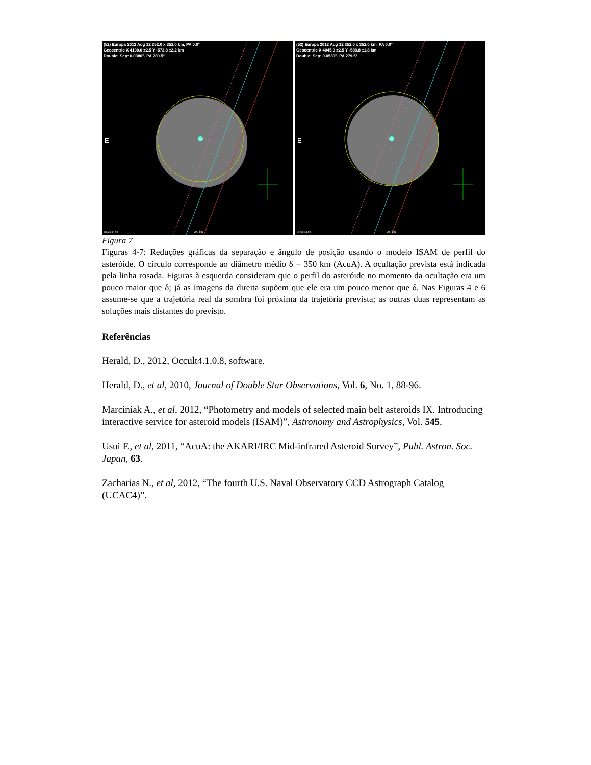(52) Europa 2012 Aug 12 352.0 x 352.0 km, PA 0.0°
Geocentric X 4100.0 ±2.5 Y -573.8 ±2.2 km
Double: Sep: 0.0380". PA 289.5°
E
Occult 4.1.0.8
200 km
(52) Europa 2012 Aug 12 352.0 x 352.0 km, PA 0.0°
Geocentric X 4045.0 ±2.5 Y -588.8 ±1.8 km
Double: Sep: 0.0530". PA 279.5°
E
Occult 4.1.0.8
200 km
Figura 7
Figuras 4-7: Reduções gráficas da separação e ângulo de posição usando o modelo ISAM de perfil do asteróide. O círculo corresponde ao diâmetro médio δ = 350 km (AcuA). A ocultação prevista está indicada pela linha rosada. Figuras à esquerda consideram que o perfil do asteróide no momento da ocultação era um pouco maior que δ; já as imagens da direita supõem que ele era um pouco menor que δ. Nas Figuras 4 e 6 assume-se que a trajetória real da sombra foi próxima da trajetória prevista; as outras duas representam as soluções mais distantes do previsto.
Referências
Herald, D., 2012, Occult4.1.0.8, software.
Herald, D., et al, 2010, Journal of Double Star Observations, Vol. 6, No. 1, 88-96.
Marciniak A., et al, 2012, “Photometry and models of selected main belt asteroids IX. Introducing interactive service for asteroid models (ISAM)”, Astronomy and Astrophysics, Vol. 545.
Usui F., et al, 2011, “AcuA: the AKARI/IRC Mid-infrared Asteroid Survey”, Publ. Astron. Soc. Japan, 63.
Zacharias N., et al, 2012, “The fourth U.S. Naval Observatory CCD Astrograph Catalog (UCAC4)”.